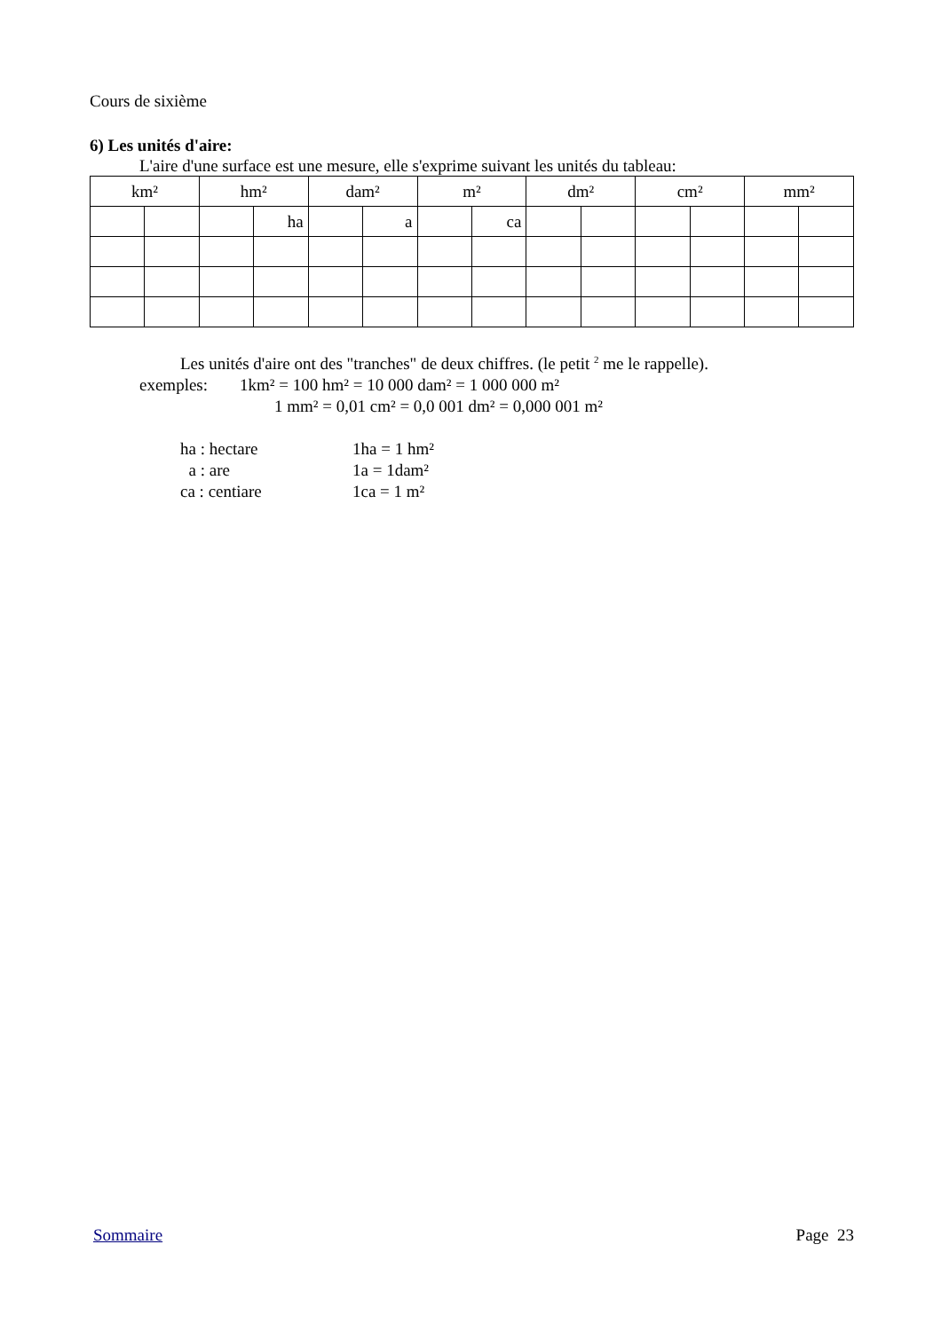Cours de sixième
6) Les unités d'aire:
L'aire d'une surface est une mesure, elle s'exprime suivant les unités du tableau:
| km² | | hm² | | dam² | | m² | | dm² | | cm² | | mm² | |
| | | | ha | | a | | ca | | | | | | |
Les unités d'aire ont des "tranches" de deux chiffres. (le petit <sup>2</sup> me le rappelle).
exemples: 1km² = 100 hm² = 10 000 dam² = 1 000 000 m²
1 mm² = 0,01 cm² = 0,0 001 dm² = 0,000 001 m²
ha : hectare 1ha = 1 hm²
a : are 1a = 1dam²
ca : centiare 1ca = 1 m²
Sommaire Page 23